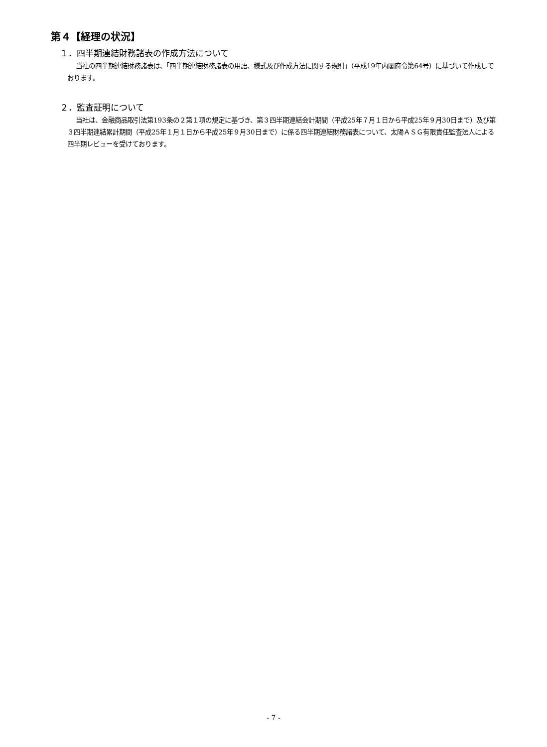第４【経理の状況】
１．四半期連結財務諸表の作成方法について
当社の四半期連結財務諸表は、「四半期連結財務諸表の用語、様式及び作成方法に関する規則」（平成19年内閣府令第64号）に基づいて作成しております。
２．監査証明について
当社は、金融商品取引法第193条の２第１項の規定に基づき、第３四半期連結会計期間（平成25年７月１日から平成25年９月30日まで）及び第３四半期連結累計期間（平成25年１月１日から平成25年９月30日まで）に係る四半期連結財務諸表について、太陽ＡＳＧ有限責任監査法人による四半期レビューを受けております。
- 7 -